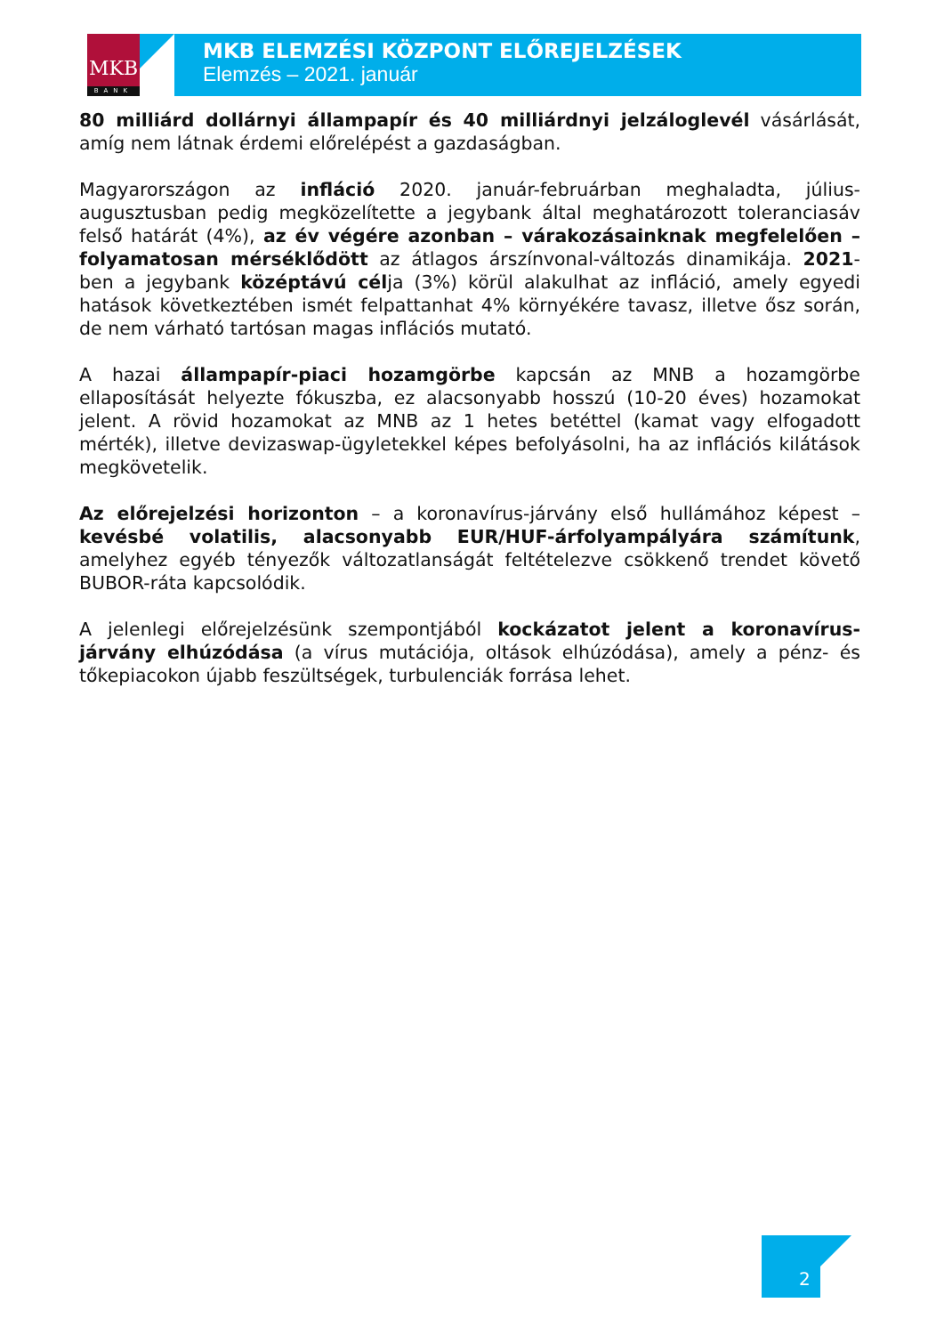MKB
BANK
MKB ELEMZÉSI KÖZPONT ELŐREJELZÉSEK
Elemzés – 2021. január
80 milliárd dollárnyi állampapír és 40 milliárdnyi jelzáloglevél vásárlását, amíg nem látnak érdemi előrelépést a gazdaságban.
Magyarországon az infláció 2020. január-februárban meghaladta, július-augusztusban pedig megközelítette a jegybank által meghatározott toleranciasáv felső határát (4%), az év végére azonban – várakozásainknak megfelelően – folyamatosan mérséklődött az átlagos árszínvonal-változás dinamikája. 2021-ben a jegybank középtávú célja (3%) körül alakulhat az infláció, amely egyedi hatások következtében ismét felpattanhat 4% környékére tavasz, illetve ősz során, de nem várható tartósan magas inflációs mutató.
A hazai állampapír-piaci hozamgörbe kapcsán az MNB a hozamgörbe ellaposítását helyezte fókuszba, ez alacsonyabb hosszú (10-20 éves) hozamokat jelent. A rövid hozamokat az MNB az 1 hetes betéttel (kamat vagy elfogadott mérték), illetve devizaswap-ügyletekkel képes befolyásolni, ha az inflációs kilátások megkövetelik.
Az előrejelzési horizonton – a koronavírus-járvány első hullámához képest – kevésbé volatilis, alacsonyabb EUR/HUF-árfolyampályára számítunk, amelyhez egyéb tényezők változatlanságát feltételezve csökkenő trendet követő BUBOR-ráta kapcsolódik.
A jelenlegi előrejelzésünk szempontjából kockázatot jelent a koronavírus-járvány elhúzódása (a vírus mutációja, oltások elhúzódása), amely a pénz- és tőkepiacokon újabb feszültségek, turbulenciák forrása lehet.
2